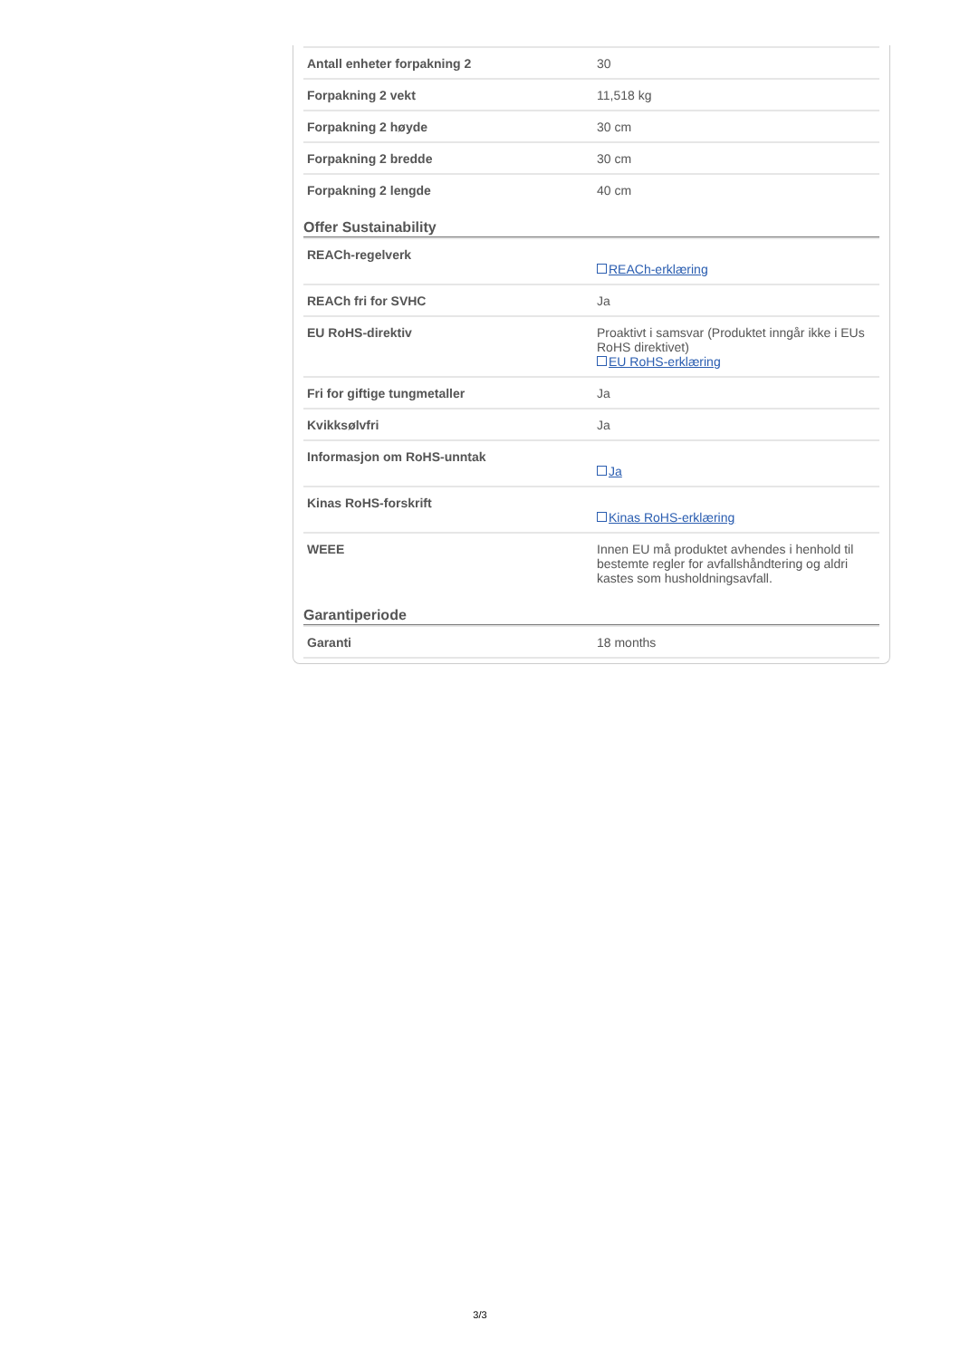| Antall enheter forpakning 2 | 30 |
| Forpakning 2 vekt | 11,518 kg |
| Forpakning 2 høyde | 30 cm |
| Forpakning 2 bredde | 30 cm |
| Forpakning 2 lengde | 40 cm |
Offer Sustainability
| REACh-regelverk | REACh-erklæring |
| REACh fri for SVHC | Ja |
| EU RoHS-direktiv | Proaktivt i samsvar (Produktet inngår ikke i EUs RoHS direktivet) EU RoHS-erklæring |
| Fri for giftige tungmetaller | Ja |
| Kvikksølvfri | Ja |
| Informasjon om RoHS-unntak | Ja |
| Kinas RoHS-forskrift | Kinas RoHS-erklæring |
| WEEE | Innen EU må produktet avhendes i henhold til bestemte regler for avfallshåndtering og aldri kastes som husholdningsavfall. |
Garantiperiode
| Garanti | 18 months |
3/3